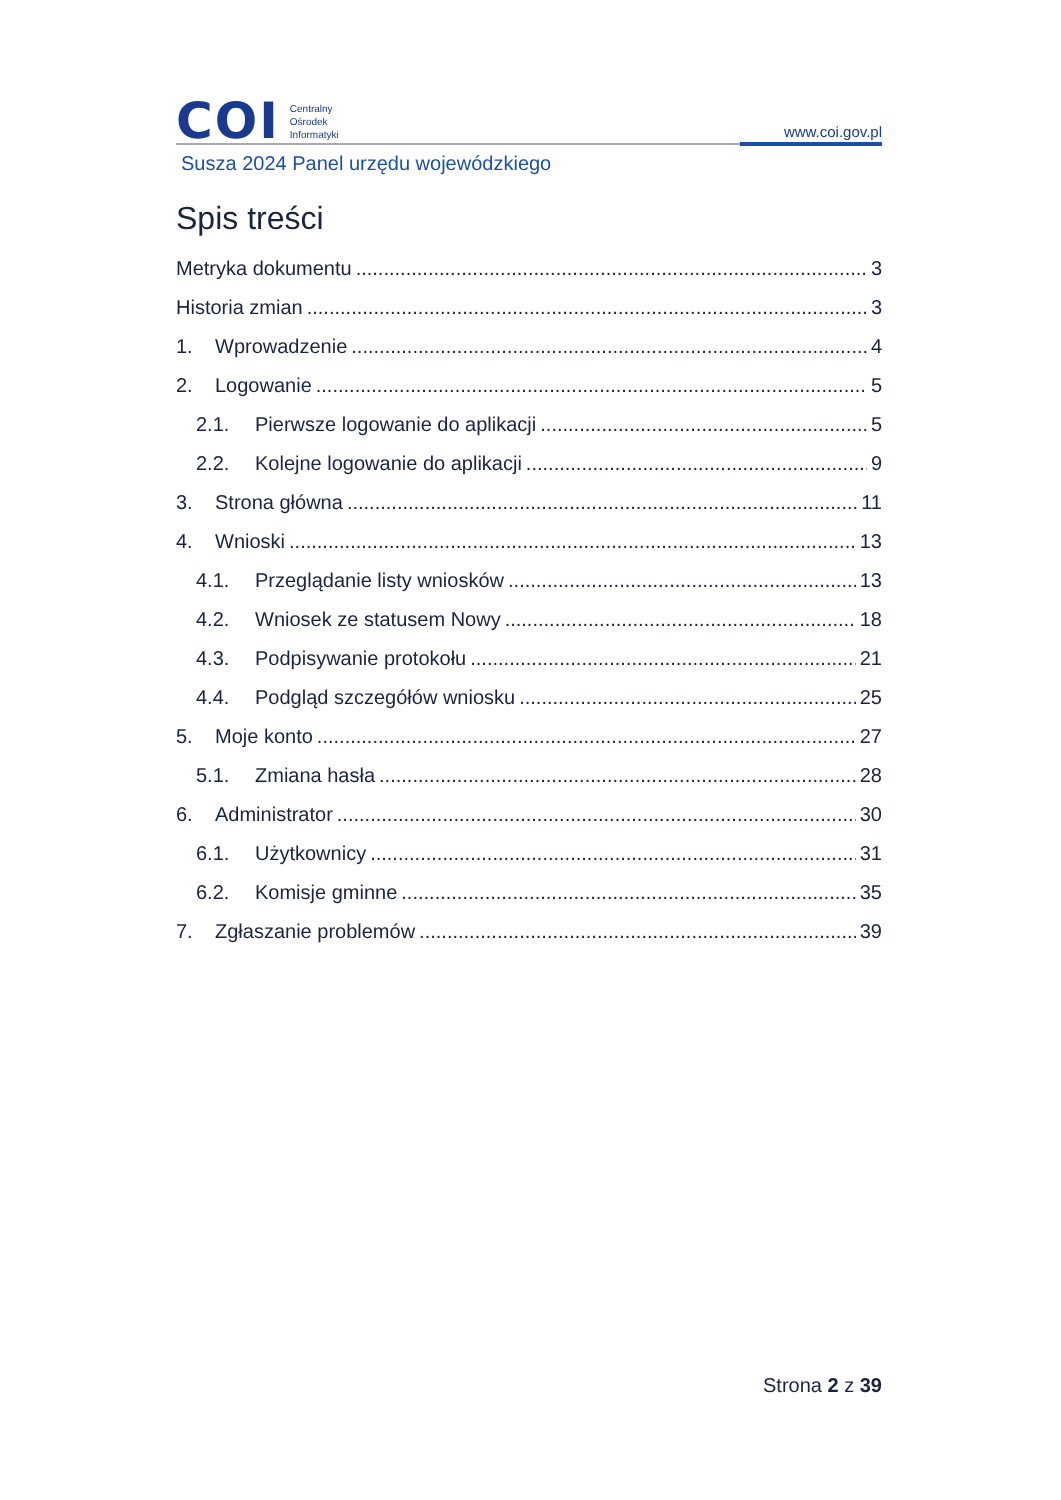COI
Centralny
Ośrodek
Informatyki
www.coi.gov.pl
Susza 2024 Panel urzędu wojewódzkiego
Spis treści
Metryka dokumentu 3
Historia zmian 3
1. Wprowadzenie 4
2. Logowanie 5
2.1. Pierwsze logowanie do aplikacji 5
2.2. Kolejne logowanie do aplikacji 9
3. Strona główna 11
4. Wnioski 13
4.1. Przeglądanie listy wniosków 13
4.2. Wniosek ze statusem Nowy 18
4.3. Podpisywanie protokołu 21
4.4. Podgląd szczegółów wniosku 25
5. Moje konto 27
5.1. Zmiana hasła 28
6. Administrator 30
6.1. Użytkownicy 31
6.2. Komisje gminne 35
7. Zgłaszanie problemów 39
Strona 2 z 39